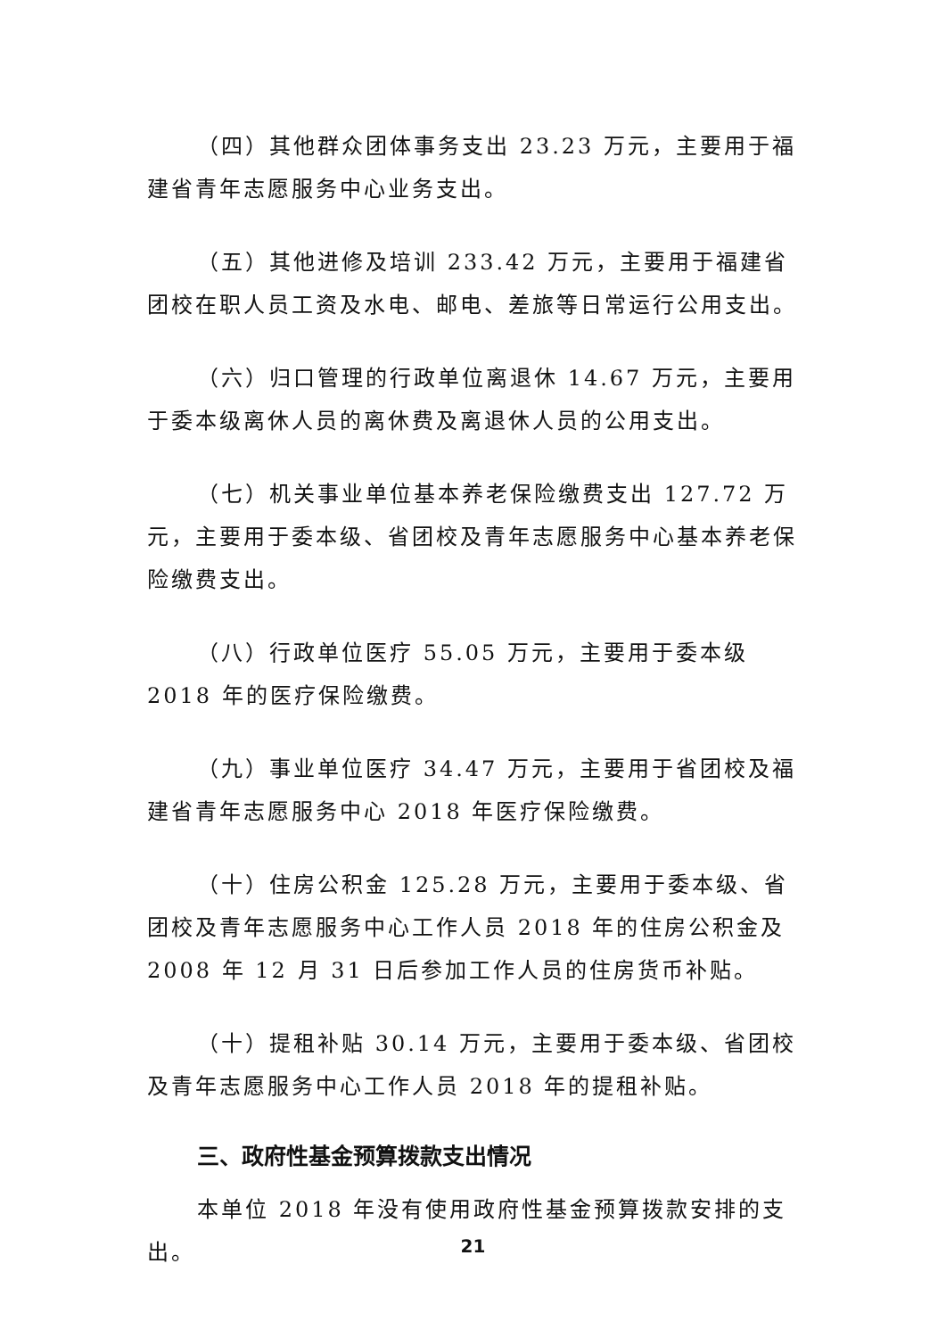（四）其他群众团体事务支出 23.23 万元，主要用于福建省青年志愿服务中心业务支出。
（五）其他进修及培训 233.42 万元，主要用于福建省团校在职人员工资及水电、邮电、差旅等日常运行公用支出。
（六）归口管理的行政单位离退休 14.67 万元，主要用于委本级离休人员的离休费及离退休人员的公用支出。
（七）机关事业单位基本养老保险缴费支出 127.72 万元，主要用于委本级、省团校及青年志愿服务中心基本养老保险缴费支出。
（八）行政单位医疗 55.05 万元，主要用于委本级 2018 年的医疗保险缴费。
（九）事业单位医疗 34.47 万元，主要用于省团校及福建省青年志愿服务中心 2018 年医疗保险缴费。
（十）住房公积金 125.28 万元，主要用于委本级、省团校及青年志愿服务中心工作人员 2018 年的住房公积金及 2008 年 12 月 31 日后参加工作人员的住房货币补贴。
（十）提租补贴 30.14 万元，主要用于委本级、省团校及青年志愿服务中心工作人员 2018 年的提租补贴。
三、政府性基金预算拨款支出情况
本单位 2018 年没有使用政府性基金预算拨款安排的支出。
21